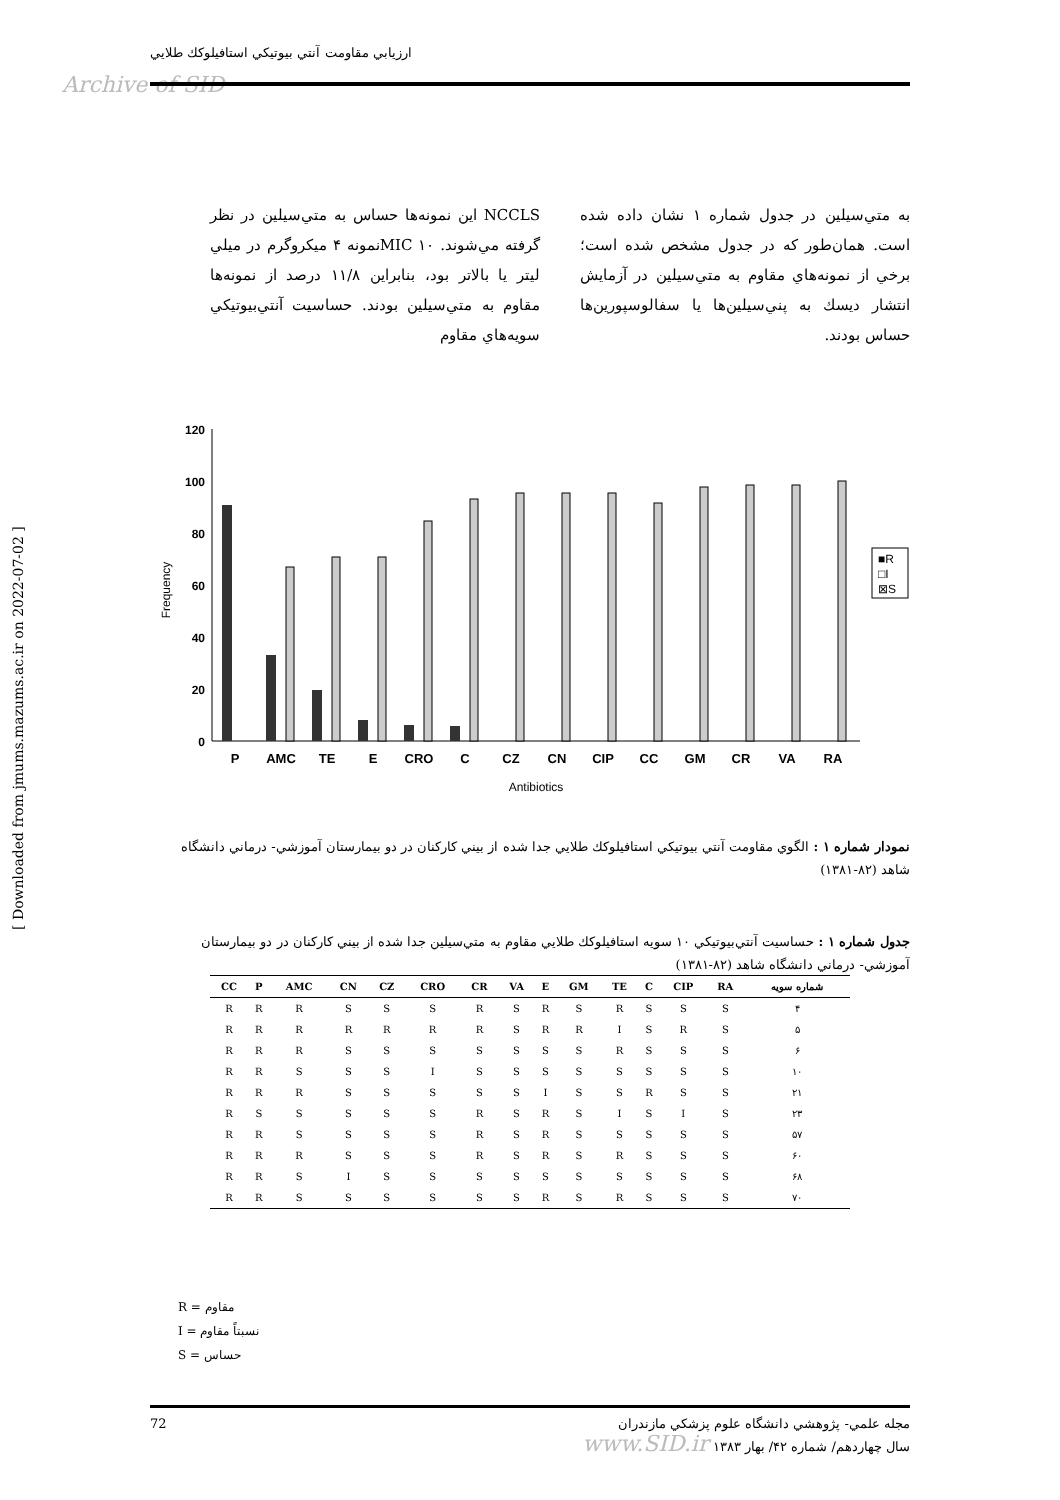ارزيابي مقاومت آنتي بيوتيكي استافيلوكك طلايي
Archive of SID
[ Downloaded from jmums.mazums.ac.ir on 2022-07-02 ]
NCCLS اين نمونه‌ها حساس به متي‌سيلين در نظر گرفته مي‌شوند. MIC ۱۰نمونه ۴ ميكروگرم در ميلي ليتر يا بالاتر بود، بنابراين ۱۱/۸ درصد از نمونه‌ها مقاوم به متي‌سيلين بودند. حساسيت آنتي‌بيوتيكي سويه‌هاي مقاوم
به متي‌سيلين در جدول شماره ۱ نشان داده شده است. همان‌طور كه در جدول مشخص شده است؛ برخي از نمونه‌هاي مقاوم به متي‌سيلين در آزمايش انتشار ديسك به پني‌سيلين‌ها يا سفالوسپورين‌ها حساس بودند.
120
100
80
60
40
20
0
Frequency
P
AMC
TE
E
CRO
C
CZ
CN
CIP
CC
GM
CR
VA
RA
Antibiotics
■R
□I
⊠S
نمودار شماره ۱ : الگوي مقاومت آنتي بيوتيكي استافيلوكك طلايي جدا شده از بيني كاركنان در دو بيمارستان آموزشي- درماني دانشگاه شاهد (۸۲-۱۳۸۱)
جدول شماره ۱ : حساسيت آنتي‌بيوتيكي ۱۰ سويه استافيلوكك طلايي مقاوم به متي‌سيلين جدا شده از بيني كاركنان در دو بيمارستان آموزشي- درماني دانشگاه شاهد (۸۲-۱۳۸۱)
| CC | P | AMC | CN | CZ | CRO | CR | VA | E | GM | TE | C | CIP | RA | شماره سويه |
| --- | --- | --- | --- | --- | --- | --- | --- | --- | --- | --- | --- | --- | --- | --- |
| R | R | R | S | S | S | R | S | R | S | R | S | S | S | ۴ |
| R | R | R | R | R | R | R | S | R | R | I | S | R | S | ۵ |
| R | R | R | S | S | S | S | S | S | S | R | S | S | S | ۶ |
| R | R | S | S | S | I | S | S | S | S | S | S | S | S | ۱۰ |
| R | R | R | S | S | S | S | S | I | S | S | R | S | S | ۲۱ |
| R | S | S | S | S | S | R | S | R | S | I | S | I | S | ۲۳ |
| R | R | S | S | S | S | R | S | R | S | S | S | S | S | ۵۷ |
| R | R | R | S | S | S | R | S | R | S | R | S | S | S | ۶۰ |
| R | R | S | I | S | S | S | S | S | S | S | S | S | S | ۶۸ |
| R | R | S | S | S | S | S | S | R | S | R | S | S | S | ۷۰ |
R = مقاوم
I = نسبتاً مقاوم
S = حساس
72 مجله علمي- پژوهشي دانشگاه علوم پزشكي مازندران
سال چهاردهم/ شماره ۴۲/ بهار ۱۳۸۳ www.SID.ir